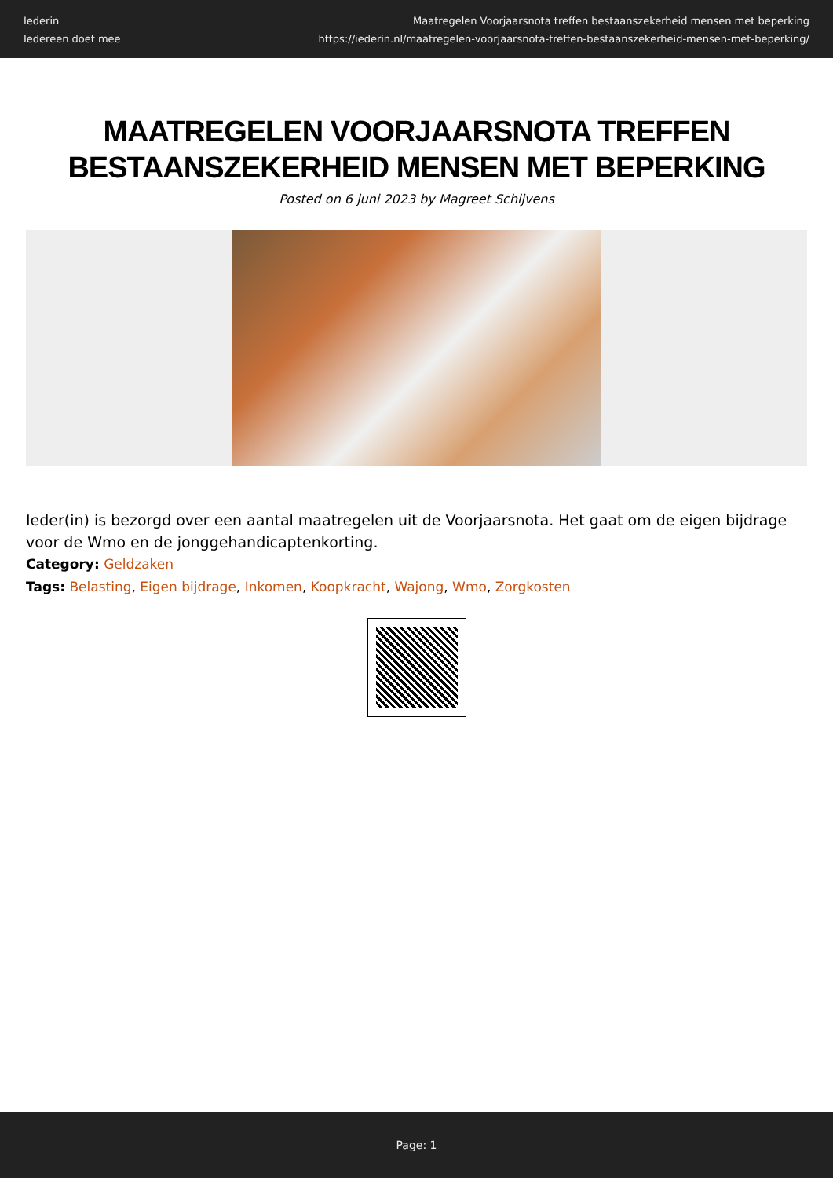Iederin
Iedereen doet mee
Maatregelen Voorjaarsnota treffen bestaanszekerheid mensen met beperking
https://iederin.nl/maatregelen-voorjaarsnota-treffen-bestaanszekerheid-mensen-met-beperking/
MAATREGELEN VOORJAARSNOTA TREFFEN BESTAANSZEKERHEID MENSEN MET BEPERKING
Posted on 6 juni 2023 by Magreet Schijvens
Ieder(in) is bezorgd over een aantal maatregelen uit de Voorjaarsnota. Het gaat om de eigen bijdrage voor de Wmo en de jonggehandicaptenkorting.
Category: Geldzaken
Tags: Belasting, Eigen bijdrage, Inkomen, Koopkracht, Wajong, Wmo, Zorgkosten
Page: 1